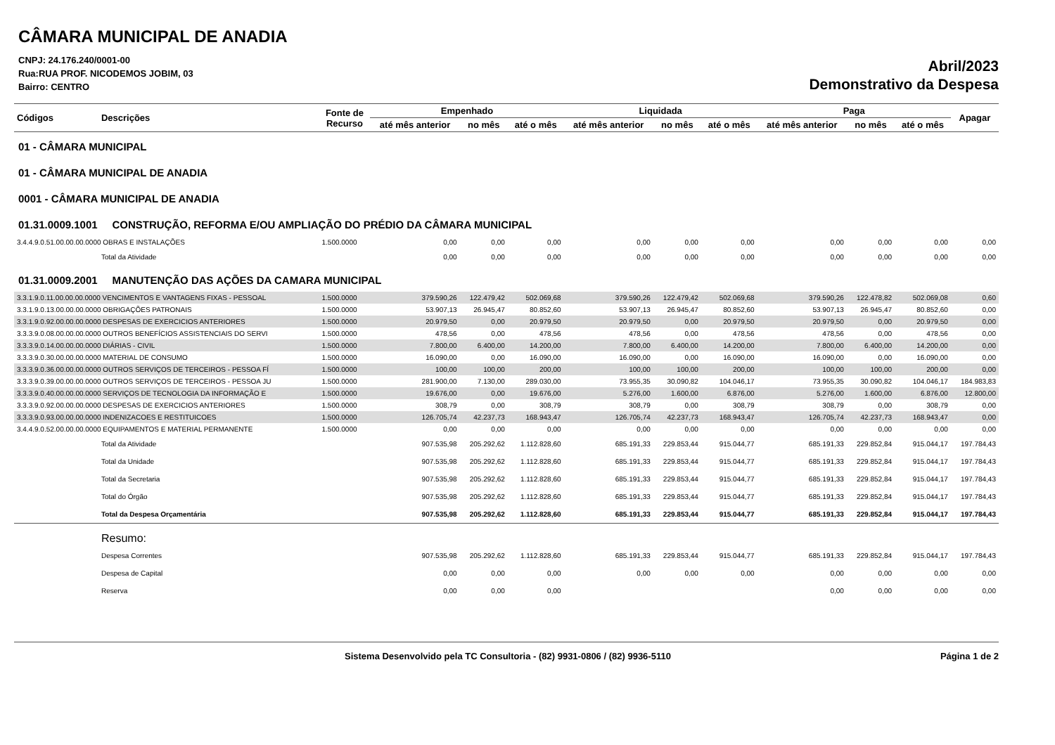CÂMARA MUNICIPAL DE ANADIA
CNPJ: 24.176.240/0001-00
Rua:RUA PROF. NICODEMOS JOBIM, 03
Bairro: CENTRO
Abril/2023
Demonstrativo da Despesa
| Códigos | Descrições | Fonte de Recurso | Empenhado | | | Liquidada | | | Paga | | | Apagar |
| --- | --- | --- | --- | --- | --- | --- | --- | --- | --- | --- | --- | --- |
| | | | até mês anterior | no mês | até o mês | até mês anterior | no mês | até o mês | até mês anterior | no mês | até o mês | |
| 01 - CÂMARA MUNICIPAL | | | | | | | | | | | | |
| 01 - CÂMARA MUNICIPAL DE ANADIA | | | | | | | | | | | | |
| 0001 - CÂMARA MUNICIPAL DE ANADIA | | | | | | | | | | | | |
| 01.31.0009.1001 CONSTRUÇÃO, REFORMA E/OU AMPLIAÇÃO DO PRÉDIO DA CÂMARA MUNICIPAL | | | | | | | | | | | | |
| 3.4.4.9.0.51.00.00.00.0000 OBRAS E INSTALAÇÕES | | 1.500.0000 | 0,00 | 0,00 | 0,00 | 0,00 | 0,00 | 0,00 | 0,00 | 0,00 | 0,00 | 0,00 |
| | Total da Atividade | | 0,00 | 0,00 | 0,00 | 0,00 | 0,00 | 0,00 | 0,00 | 0,00 | 0,00 | 0,00 |
| 01.31.0009.2001 MANUTENÇÃO DAS AÇÕES DA CAMARA MUNICIPAL | | | | | | | | | | | | |
| 3.3.1.9.0.11.00.00.00.0000 VENCIMENTOS E VANTAGENS FIXAS - PESSOAL | | 1.500.0000 | 379.590,26 | 122.479,42 | 502.069,68 | 379.590,26 | 122.479,42 | 502.069,68 | 379.590,26 | 122.478,82 | 502.069,08 | 0,60 |
| 3.3.1.9.0.13.00.00.00.0000 OBRIGAÇÕES PATRONAIS | | 1.500.0000 | 53.907,13 | 26.945,47 | 80.852,60 | 53.907,13 | 26.945,47 | 80.852,60 | 53.907,13 | 26.945,47 | 80.852,60 | 0,00 |
| 3.3.1.9.0.92.00.00.00.0000 DESPESAS DE EXERCICIOS ANTERIORES | | 1.500.0000 | 20.979,50 | 0,00 | 20.979,50 | 20.979,50 | 0,00 | 20.979,50 | 20.979,50 | 0,00 | 20.979,50 | 0,00 |
| 3.3.3.9.0.08.00.00.00.0000 OUTROS BENEFÍCIOS ASSISTENCIAIS DO SERVI | | 1.500.0000 | 478,56 | 0,00 | 478,56 | 478,56 | 0,00 | 478,56 | 478,56 | 0,00 | 478,56 | 0,00 |
| 3.3.3.9.0.14.00.00.00.0000 DIÁRIAS - CIVIL | | 1.500.0000 | 7.800,00 | 6.400,00 | 14.200,00 | 7.800,00 | 6.400,00 | 14.200,00 | 7.800,00 | 6.400,00 | 14.200,00 | 0,00 |
| 3.3.3.9.0.30.00.00.00.0000 MATERIAL DE CONSUMO | | 1.500.0000 | 16.090,00 | 0,00 | 16.090,00 | 16.090,00 | 0,00 | 16.090,00 | 16.090,00 | 0,00 | 16.090,00 | 0,00 |
| 3.3.3.9.0.36.00.00.00.0000 OUTROS SERVIÇOS DE TERCEIROS - PESSOA FÍ | | 1.500.0000 | 100,00 | 100,00 | 200,00 | 100,00 | 100,00 | 200,00 | 100,00 | 100,00 | 200,00 | 0,00 |
| 3.3.3.9.0.39.00.00.00.0000 OUTROS SERVIÇOS DE TERCEIROS - PESSOA JU | | 1.500.0000 | 281.900,00 | 7.130,00 | 289.030,00 | 73.955,35 | 30.090,82 | 104.046,17 | 73.955,35 | 30.090,82 | 104.046,17 | 184.983,83 |
| 3.3.3.9.0.40.00.00.00.0000 SERVIÇOS DE TECNOLOGIA DA INFORMAÇÃO E | | 1.500.0000 | 19.676,00 | 0,00 | 19.676,00 | 5.276,00 | 1.600,00 | 6.876,00 | 5.276,00 | 1.600,00 | 6.876,00 | 12.800,00 |
| 3.3.3.9.0.92.00.00.00.0000 DESPESAS DE EXERCICIOS ANTERIORES | | 1.500.0000 | 308,79 | 0,00 | 308,79 | 308,79 | 0,00 | 308,79 | 308,79 | 0,00 | 308,79 | 0,00 |
| 3.3.3.9.0.93.00.00.00.0000 INDENIZACOES E RESTITUICOES | | 1.500.0000 | 126.705,74 | 42.237,73 | 168.943,47 | 126.705,74 | 42.237,73 | 168.943,47 | 126.705,74 | 42.237,73 | 168.943,47 | 0,00 |
| 3.4.4.9.0.52.00.00.00.0000 EQUIPAMENTOS E MATERIAL PERMANENTE | | 1.500.0000 | 0,00 | 0,00 | 0,00 | 0,00 | 0,00 | 0,00 | 0,00 | 0,00 | 0,00 | 0,00 |
| | Total da Atividade | | 907.535,98 | 205.292,62 | 1.112.828,60 | 685.191,33 | 229.853,44 | 915.044,77 | 685.191,33 | 229.852,84 | 915.044,17 | 197.784,43 |
| | Total da Unidade | | 907.535,98 | 205.292,62 | 1.112.828,60 | 685.191,33 | 229.853,44 | 915.044,77 | 685.191,33 | 229.852,84 | 915.044,17 | 197.784,43 |
| | Total da Secretaria | | 907.535,98 | 205.292,62 | 1.112.828,60 | 685.191,33 | 229.853,44 | 915.044,77 | 685.191,33 | 229.852,84 | 915.044,17 | 197.784,43 |
| | Total do Órgão | | 907.535,98 | 205.292,62 | 1.112.828,60 | 685.191,33 | 229.853,44 | 915.044,77 | 685.191,33 | 229.852,84 | 915.044,17 | 197.784,43 |
| | Total da Despesa Orçamentária | | 907.535,98 | 205.292,62 | 1.112.828,60 | 685.191,33 | 229.853,44 | 915.044,77 | 685.191,33 | 229.852,84 | 915.044,17 | 197.784,43 |
| | Resumo: | | | | | | | | | | | |
| | Despesa Correntes | | 907.535,98 | 205.292,62 | 1.112.828,60 | 685.191,33 | 229.853,44 | 915.044,77 | 685.191,33 | 229.852,84 | 915.044,17 | 197.784,43 |
| | Despesa de Capital | | 0,00 | 0,00 | 0,00 | 0,00 | 0,00 | 0,00 | 0,00 | 0,00 | 0,00 | 0,00 |
| | Reserva | | 0,00 | 0,00 | 0,00 | | | | 0,00 | 0,00 | 0,00 | 0,00 |
Sistema Desenvolvido pela TC Consultoria - (82) 9931-0806 / (82) 9936-5110 Página 1 de 2